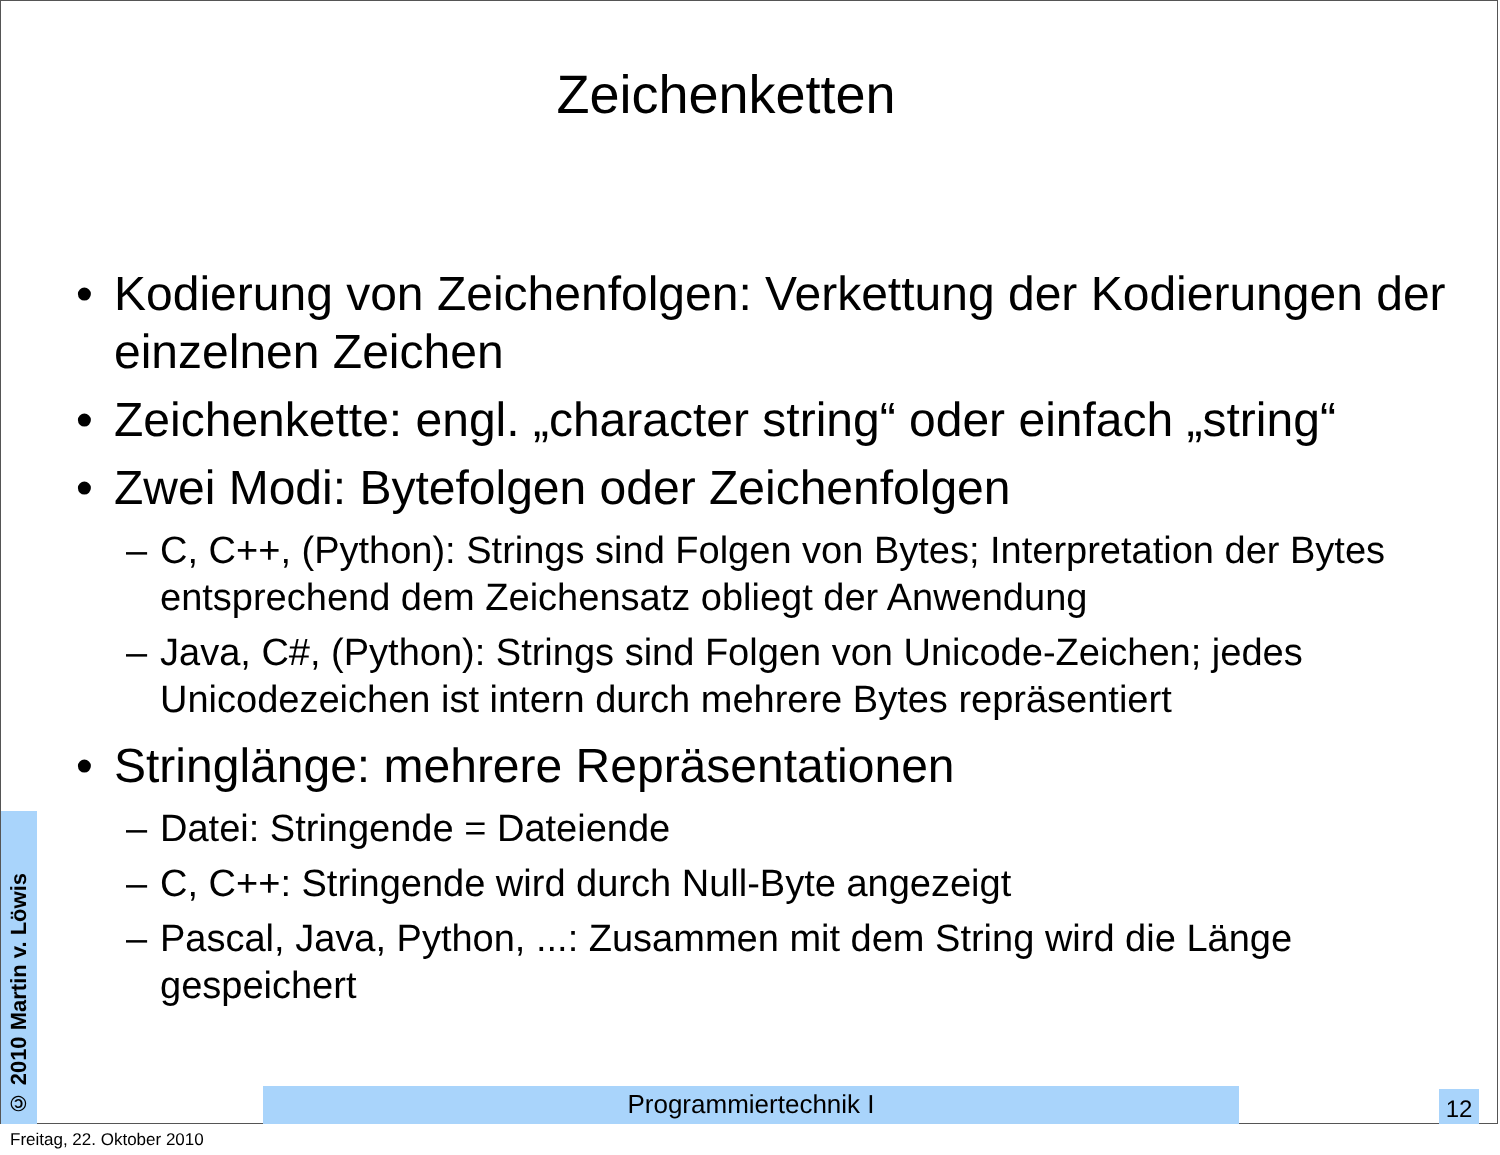Zeichenketten
• Kodierung von Zeichenfolgen: Verkettung der Kodierungen der einzelnen Zeichen
• Zeichenkette: engl. „character string“ oder einfach „string“
• Zwei Modi: Bytefolgen oder Zeichenfolgen
– C, C++, (Python): Strings sind Folgen von Bytes; Interpretation der Bytes entsprechend dem Zeichensatz obliegt der Anwendung
– Java, C#, (Python): Strings sind Folgen von Unicode-Zeichen; jedes Unicodezeichen ist intern durch mehrere Bytes repräsentiert
• Stringlänge: mehrere Repräsentationen
– Datei: Stringende = Dateiende
– C, C++: Stringende wird durch Null-Byte angezeigt
– Pascal, Java, Python, ...: Zusammen mit dem String wird die Länge gespeichert
© 2010 Martin v. Löwis
Programmiertechnik I 12
Freitag, 22. Oktober 2010